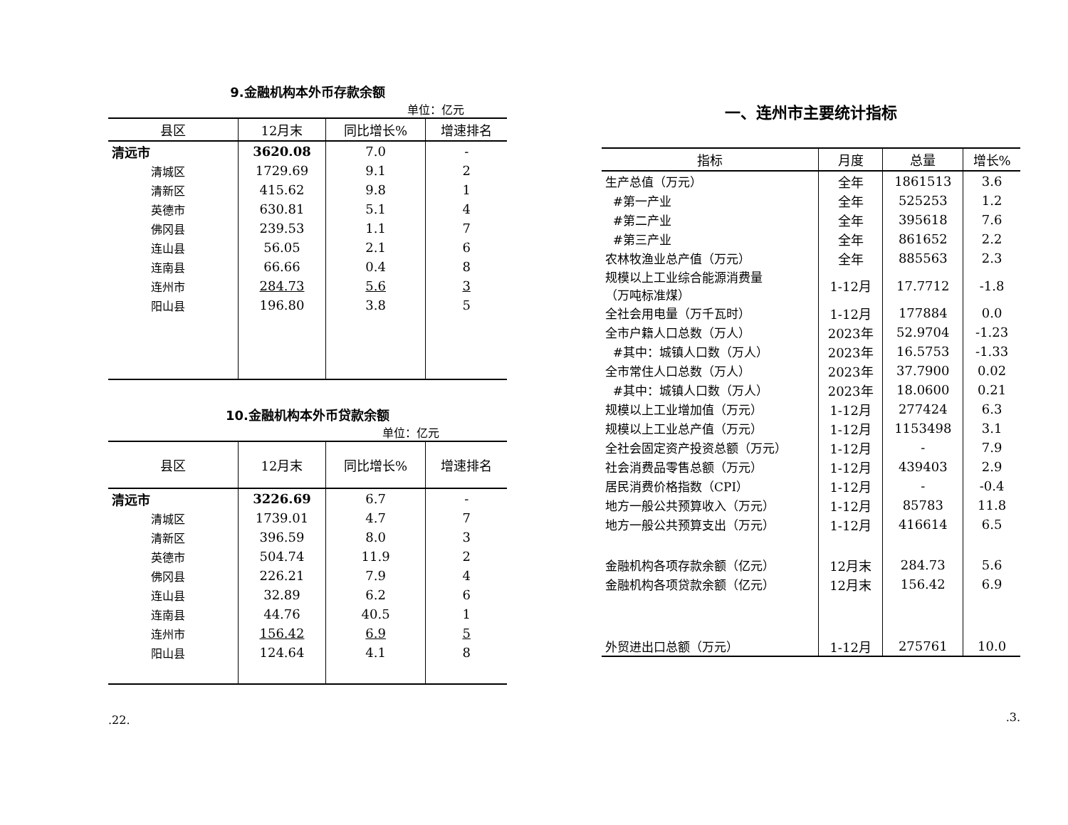9.金融机构本外币存款余额
单位：亿元
| 县区 | 12月末 | 同比增长% | 增速排名 |
| --- | --- | --- | --- |
| 清远市 | 3620.08 | 7.0 | - |
| 清城区 | 1729.69 | 9.1 | 2 |
| 清新区 | 415.62 | 9.8 | 1 |
| 英德市 | 630.81 | 5.1 | 4 |
| 佛冈县 | 239.53 | 1.1 | 7 |
| 连山县 | 56.05 | 2.1 | 6 |
| 连南县 | 66.66 | 0.4 | 8 |
| 连州市 | 284.73 | 5.6 | 3 |
| 阳山县 | 196.80 | 3.8 | 5 |
10.金融机构本外币贷款余额
单位：亿元
| 县区 | 12月末 | 同比增长% | 增速排名 |
| --- | --- | --- | --- |
| 清远市 | 3226.69 | 6.7 | - |
| 清城区 | 1739.01 | 4.7 | 7 |
| 清新区 | 396.59 | 8.0 | 3 |
| 英德市 | 504.74 | 11.9 | 2 |
| 佛冈县 | 226.21 | 7.9 | 4 |
| 连山县 | 32.89 | 6.2 | 6 |
| 连南县 | 44.76 | 40.5 | 1 |
| 连州市 | 156.42 | 6.9 | 5 |
| 阳山县 | 124.64 | 4.1 | 8 |
.22.
一、连州市主要统计指标
| 指标 | 月度 | 总量 | 增长% |
| --- | --- | --- | --- |
| 生产总值（万元） | 全年 | 1861513 | 3.6 |
| #第一产业 | 全年 | 525253 | 1.2 |
| #第二产业 | 全年 | 395618 | 7.6 |
| #第三产业 | 全年 | 861652 | 2.2 |
| 农林牧渔业总产值（万元） | 全年 | 885563 | 2.3 |
| 规模以上工业综合能源消费量 （万吨标准煤） | 1-12月 | 17.7712 | -1.8 |
| 全社会用电量（万千瓦时） | 1-12月 | 177884 | 0.0 |
| 全市户籍人口总数（万人） | 2023年 | 52.9704 | -1.23 |
| #其中：城镇人口数（万人） | 2023年 | 16.5753 | -1.33 |
| 全市常住人口总数（万人） | 2023年 | 37.7900 | 0.02 |
| #其中：城镇人口数（万人） | 2023年 | 18.0600 | 0.21 |
| 规模以上工业增加值（万元） | 1-12月 | 277424 | 6.3 |
| 规模以上工业总产值（万元） | 1-12月 | 1153498 | 3.1 |
| 全社会固定资产投资总额（万元） | 1-12月 | - | 7.9 |
| 社会消费品零售总额（万元） | 1-12月 | 439403 | 2.9 |
| 居民消费价格指数（CPI） | 1-12月 | - | -0.4 |
| 地方一般公共预算收入（万元） | 1-12月 | 85783 | 11.8 |
| 地方一般公共预算支出（万元） | 1-12月 | 416614 | 6.5 |
| 金融机构各项存款余额（亿元） | 12月末 | 284.73 | 5.6 |
| 金融机构各项贷款余额（亿元） | 12月末 | 156.42 | 6.9 |
| 外贸进出口总额（万元） | 1-12月 | 275761 | 10.0 |
.3.